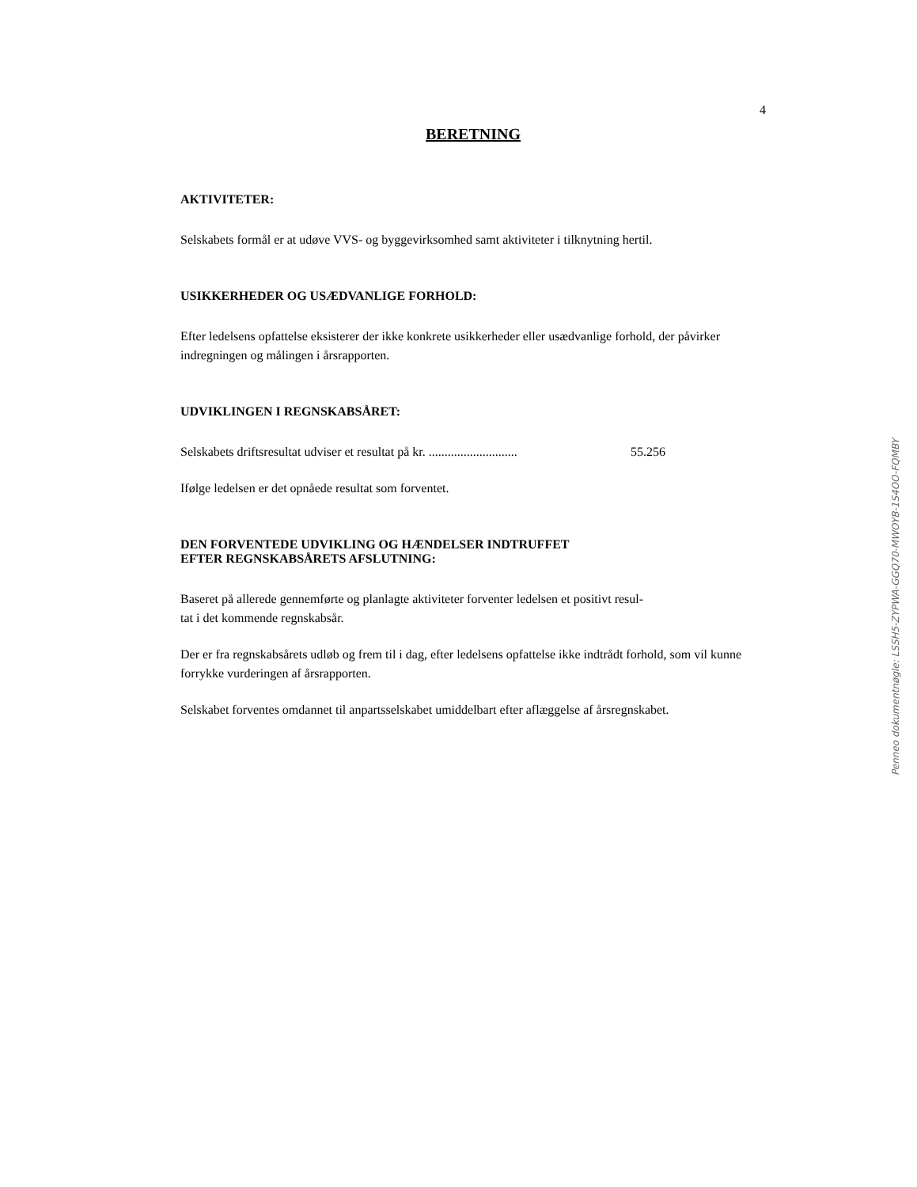4
BERETNING
AKTIVITETER:
Selskabets formål er at udøve VVS- og byggevirksomhed samt aktiviteter i tilknytning hertil.
USIKKERHEDER OG USÆDVANLIGE FORHOLD:
Efter ledelsens opfattelse eksisterer der ikke konkrete usikkerheder eller usædvanlige forhold, der påvirker indregningen og målingen i årsrapporten.
UDVIKLINGEN I REGNSKABSÅRET:
Selskabets driftsresultat udviser et resultat på kr. ............................ 55.256
Ifølge ledelsen er det opnåede resultat som forventet.
DEN FORVENTEDE UDVIKLING OG HÆNDELSER INDTRUFFET
EFTER REGNSKABSÅRETS AFSLUTNING:
Baseret på allerede gennemførte og planlagte aktiviteter forventer ledelsen et positivt resul-
tat i det kommende regnskabsår.
Der er fra regnskabsårets udløb og frem til i dag, efter ledelsens opfattelse ikke indtrådt forhold, som vil kunne forrykke vurderingen af årsrapporten.
Selskabet forventes omdannet til anpartsselskabet umiddelbart efter aflæggelse af årsregnskabet.
Penneo dokumentnøgle: LSSH5-ZYPWA-GGQ70-MWOYB-1S4OO-FQMBY